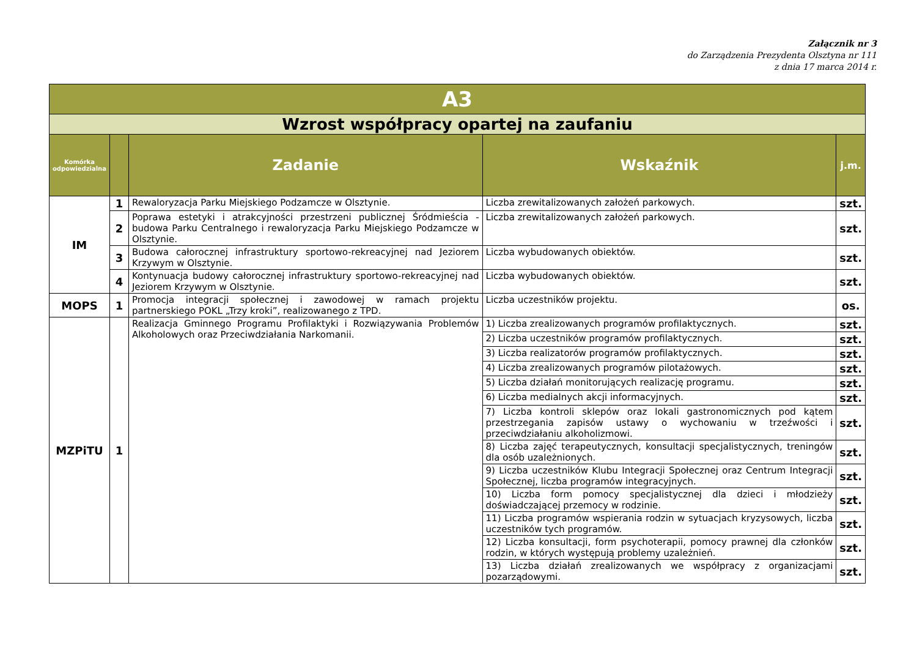Załącznik nr 3
do Zarządzenia Prezydenta Olsztyna nr 111
z dnia 17 marca 2014 r.
| A3 | | | | |
| Wzrost współpracy opartej na zaufaniu | | | | |
| Komórka odpowiedzialna | | Zadanie | Wskaźnik | j.m. |
| IM | 1 | Rewaloryzacja Parku Miejskiego Podzamcze w Olsztynie. | Liczba zrewitalizowanych założeń parkowych. | szt. |
| | 2 | Poprawa estetyki i atrakcyjności przestrzeni publicznej Śródmieścia - budowa Parku Centralnego i rewaloryzacja Parku Miejskiego Podzamcze w Olsztynie. | Liczba zrewitalizowanych założeń parkowych. | szt. |
| | 3 | Budowa całorocznej infrastruktury sportowo-rekreacyjnej nad Jeziorem Krzywym w Olsztynie. | Liczba wybudowanych obiektów. | szt. |
| | 4 | Kontynuacja budowy całorocznej infrastruktury sportowo-rekreacyjnej nad Jeziorem Krzywym w Olsztynie. | Liczba wybudowanych obiektów. | szt. |
| MOPS | 1 | Promocja integracji społecznej i zawodowej w ramach projektu partnerskiego POKL „Trzy kroki”, realizowanego z TPD. | Liczba uczestników projektu. | os. |
| MZPiTU | 1 | Realizacja Gminnego Programu Profilaktyki i Rozwiązywania Problemów Alkoholowych oraz Przeciwdziałania Narkomanii. | 1) Liczba zrealizowanych programów profilaktycznych. | szt. |
| | | | 2) Liczba uczestników programów profilaktycznych. | szt. |
| | | | 3) Liczba realizatorów programów profilaktycznych. | szt. |
| | | | 4) Liczba zrealizowanych programów pilotażowych. | szt. |
| | | | 5) Liczba działań monitorujących realizację programu. | szt. |
| | | | 6) Liczba medialnych akcji informacyjnych. | szt. |
| | | | 7) Liczba kontroli sklepów oraz lokali gastronomicznych pod kątem przestrzegania zapisów ustawy o wychowaniu w trzeźwości i przeciwdziałaniu alkoholizmowi. | szt. |
| | | | 8) Liczba zajęć terapeutycznych, konsultacji specjalistycznych, treningów dla osób uzależnionych. | szt. |
| | | | 9) Liczba uczestników Klubu Integracji Społecznej oraz Centrum Integracji Społecznej, liczba programów integracyjnych. | szt. |
| | | | 10) Liczba form pomocy specjalistycznej dla dzieci i młodzieży doświadczającej przemocy w rodzinie. | szt. |
| | | | 11) Liczba programów wspierania rodzin w sytuacjach kryzysowych, liczba uczestników tych programów. | szt. |
| | | | 12) Liczba konsultacji, form psychoterapii, pomocy prawnej dla członków rodzin, w których występują problemy uzależnień. | szt. |
| | | | 13) Liczba działań zrealizowanych we współpracy z organizacjami pozarządowymi. | szt. |